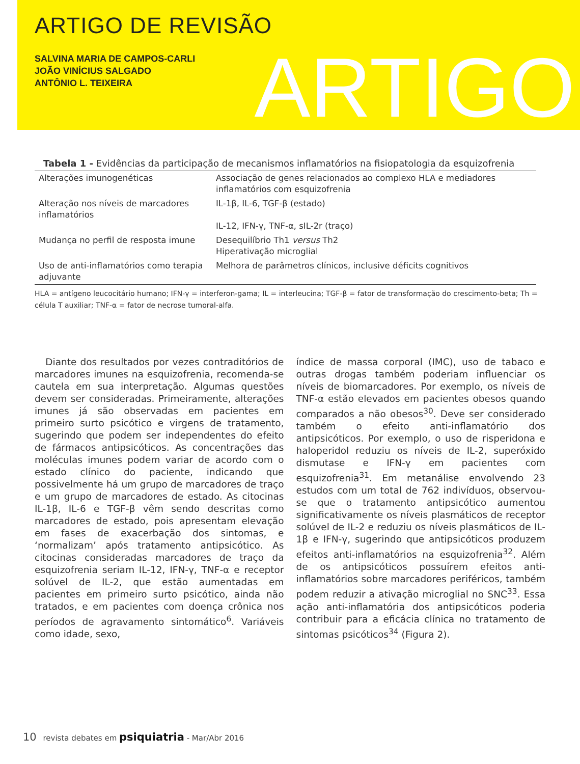ARTIGO DE REVISÃO
SALVINA MARIA DE CAMPOS-CARLI
JOÃO VINÍCIUS SALGADO
ANTÔNIO L. TEIXEIRA
ARTIGO
Tabela 1 - Evidências da participação de mecanismos inflamatórios na fisiopatologia da esquizofrenia
| Alterações imunogenéticas | Associação de genes relacionados ao complexo HLA e mediadores inflamatórios com esquizofrenia |
| Alteração nos níveis de marcadores inflamatórios | IL-1β, IL-6, TGF-β (estado) IL-12, IFN-γ, TNF-α, sIL-2r (traço) |
| Mudança no perfil de resposta imune | Desequilíbrio Th1 versus Th2 Hiperativação microglial |
| Uso de anti-inflamatórios como terapia adjuvante | Melhora de parâmetros clínicos, inclusive déficits cognitivos |
HLA = antígeno leucocitário humano; IFN-γ = interferon-gama; IL = interleucina; TGF-β = fator de transformação do crescimento-beta; Th = célula T auxiliar; TNF-α = fator de necrose tumoral-alfa.
Diante dos resultados por vezes contraditórios de marcadores imunes na esquizofrenia, recomenda-se cautela em sua interpretação. Algumas questões devem ser consideradas. Primeiramente, alterações imunes já são observadas em pacientes em primeiro surto psicótico e virgens de tratamento, sugerindo que podem ser independentes do efeito de fármacos antipsicóticos. As concentrações das moléculas imunes podem variar de acordo com o estado clínico do paciente, indicando que possivelmente há um grupo de marcadores de traço e um grupo de marcadores de estado. As citocinas IL-1β, IL-6 e TGF-β vêm sendo descritas como marcadores de estado, pois apresentam elevação em fases de exacerbação dos sintomas, e ‘normalizam’ após tratamento antipsicótico. As citocinas consideradas marcadores de traço da esquizofrenia seriam IL-12, IFN-γ, TNF-α e receptor solúvel de IL-2, que estão aumentadas em pacientes em primeiro surto psicótico, ainda não tratados, e em pacientes com doença crônica nos períodos de agravamento sintomático<sup>6</sup>. Variáveis como idade, sexo,
índice de massa corporal (IMC), uso de tabaco e outras drogas também poderiam influenciar os níveis de biomarcadores. Por exemplo, os níveis de TNF-α estão elevados em pacientes obesos quando comparados a não obesos<sup>30</sup>. Deve ser considerado também o efeito anti-inflamatório dos antipsicóticos. Por exemplo, o uso de risperidona e haloperidol reduziu os níveis de IL-2, superóxido dismutase e IFN-γ em pacientes com esquizofrenia<sup>31</sup>. Em metanálise envolvendo 23 estudos com um total de 762 indivíduos, observou-se que o tratamento antipsicótico aumentou significativamente os níveis plasmáticos de receptor solúvel de IL-2 e reduziu os níveis plasmáticos de IL-1β e IFN-γ, sugerindo que antipsicóticos produzem efeitos anti-inflamatórios na esquizofrenia<sup>32</sup>. Além de os antipsicóticos possuírem efeitos anti-inflamatórios sobre marcadores periféricos, também podem reduzir a ativação microglial no SNC<sup>33</sup>. Essa ação anti-inflamatória dos antipsicóticos poderia contribuir para a eficácia clínica no tratamento de sintomas psicóticos<sup>34</sup> (Figura 2).
10 revista debates em psiquiatria - Mar/Abr 2016